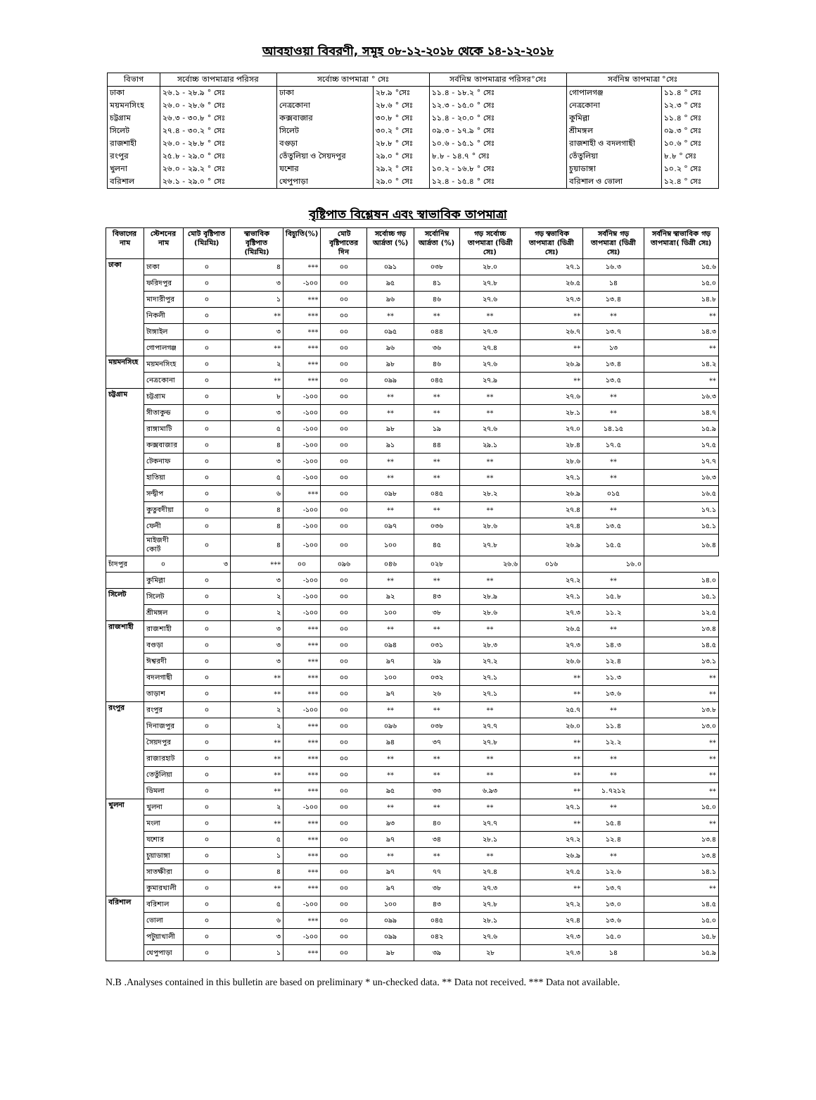আবহাওয়া বিবরণী, সমূহ ০৮-১২-২০১৮ থেকে ১৪-১২-২০১৮
| বিভাগ | সর্বোচ্চ তাপমাত্রার পরিসর | সর্বোচ্চ তাপমাত্রা ° সেঃ | | সর্বনিম্ন তাপমাত্রার পরিসর°সেঃ | সর্বনিম্ন তাপমাত্রা °সেঃ | |
| --- | --- | --- | --- | --- | --- | --- |
| ঢাকা | ২৬.১ - ২৮.৯ ° সেঃ | ঢাকা | ২৮.৯ °সেঃ | ১১.৪ - ১৮.২ ° সেঃ | গোপালগঞ্জ | ১১.৪ ° সেঃ |
| ময়মনসিংহ | ২৬.০ - ২৮.৬ ° সেঃ | নেত্রকোনা | ২৮.৬ ° সেঃ | ১২.৩ - ১৫.০ ° সেঃ | নেত্রকোনা | ১২.৩ ° সেঃ |
| চট্টগ্রাম | ২৬.৩ - ৩০.৮ ° সেঃ | কক্সবাজার | ৩০.৮ ° সেঃ | ১১.৪ - ২০.০ ° সেঃ | কুমিল্লা | ১১.৪ ° সেঃ |
| সিলেট | ২৭.৪ - ৩০.২ ° সেঃ | সিলেট | ৩০.২ ° সেঃ | ০৯.৩ - ১৭.৯ ° সেঃ | শ্রীমঙ্গল | ০৯.৩ ° সেঃ |
| রাজশাহী | ২৬.০ - ২৮.৮ ° সেঃ | বগুড়া | ২৮.৮ ° সেঃ | ১০.৬ - ১৫.১ ° সেঃ | রাজশাহী ও বদলগাছী | ১০.৬ ° সেঃ |
| রংপুর | ২৫.৮ - ২৯.০ ° সেঃ | তেঁতুলিয়া ও সৈয়দপুর | ২৯.০ ° সেঃ | ৮.৮ - ১৪.৭ ° সেঃ | তেঁতুলিয়া | ৮.৮ ° সেঃ |
| খুলনা | ২৬.০ - ২৯.২ ° সেঃ | যশোর | ২৯.২ ° সেঃ | ১০.২ - ১৬.৮ ° সেঃ | চুয়াডাঙ্গা | ১০.২ ° সেঃ |
| বরিশাল | ২৬.১ - ২৯.০ ° সেঃ | খেপুপাড়া | ২৯.০ ° সেঃ | ১২.৪ - ১৫.৪ ° সেঃ | বরিশাল ও ভোলা | ১২.৪ ° সেঃ |
বৃষ্টিপাত বিশ্লেষন এবং স্বাভাবিক তাপমাত্রা
| বিভাগের নাম | স্টেশনের নাম | মোট বৃষ্টিপাত (মিঃমিঃ) | স্বাভাবিক বৃষ্টিপাত (মিঃমিঃ) | বিচ্যুতি(%) | মোট বৃষ্টিপাতের দিন | সর্বোচ্চ গড় আর্দ্রতা (%) | সর্বোনিম্ন আর্দ্রতা (%) | গড় সর্বোচ্চ তাপমাত্রা (ডিগ্রী সেঃ) | গড় স্বভাবিক তাপমাত্রা (ডিগ্রী সেঃ) | সর্বনিম্ন গড় তাপমাত্রা (ডিগ্রী সেঃ) | সর্বনিম্ন স্বাভাবিক গড় তাপমাত্রা( ডিগ্রী সেঃ) |
| --- | --- | --- | --- | --- | --- | --- | --- | --- | --- | --- | --- |
| ঢাকা | ঢাকা | ০ | ৪ | *** | ০০ | ০৯১ | ০৩৮ | ২৮.০ | ২৭.১ | ১৬.৩ | ১৫.৬ |
| | ফরিদপুর | ০ | ৩ | -১০০ | ০০ | ৯৫ | ৪১ | ২৭.৮ | ২৬.৫ | ১৪ | ১৫.০ |
| | মাদারীপুর | ০ | ১ | *** | ০০ | ৯৬ | ৪৬ | ২৭.৬ | ২৭.৩ | ১৩.৪ | ১৪.৮ |
| | নিকলী | ০ | ** | *** | ০০ | ** | ** | ** | ** | ** | ** |
| | টাঙ্গাইল | ০ | ৩ | *** | ০০ | ০৯৫ | ০৪৪ | ২৭.৩ | ২৬.৭ | ১৩.৭ | ১৪.৩ |
| | গোপালগঞ্জ | ০ | ** | *** | ০০ | ৯৬ | ৩৬ | ২৭.৪ | ** | ১৩ | ** |
| ময়মনসিংহ | ময়মনসিংহ | ০ | ২ | *** | ০০ | ৯৮ | ৪৬ | ২৭.৬ | ২৬.৯ | ১৩.৪ | ১৪.২ |
| | নেত্রকোনা | ০ | ** | *** | ০০ | ০৯৯ | ০৪৫ | ২৭.৯ | ** | ১৩.৫ | ** |
| চট্টগ্রাম | চট্টগ্রাম | ০ | ৮ | -১০০ | ০০ | ** | ** | ** | ২৭.৬ | ** | ১৬.৩ |
| | সীতাকুন্ড | ০ | ৩ | -১০০ | ০০ | ** | ** | ** | ২৮.১ | ** | ১৪.৭ |
| | রাঙ্গামাটি | ০ | ৫ | -১০০ | ০০ | ৯৮ | ১৯ | ২৭.৬ | ২৭.০ | ১৪.১৫ | ১৫.৯ |
| | কক্সবাজার | ০ | ৪ | -১০০ | ০০ | ৯১ | ৪৪ | ২৯.১ | ২৮.৪ | ১৭.৫ | ১৭.৫ |
| | টেকনাফ | ০ | ৩ | -১০০ | ০০ | ** | ** | ** | ২৮.৬ | ** | ১৭.৭ |
| | হাতিয়া | ০ | ৫ | -১০০ | ০০ | ** | ** | ** | ২৭.১ | ** | ১৬.৩ |
| | সন্দ্বীপ | ০ | ৬ | *** | ০০ | ০৯৮ | ০৪৫ | ২৮.২ | ২৬.৯ | ০১৫ | ১৬.৫ |
| | কুতুবদীয়া | ০ | ৪ | -১০০ | ০০ | ** | ** | ** | ২৭.৪ | ** | ১৭.১ |
| | ফেনী | ০ | ৪ | -১০০ | ০০ | ০৯৭ | ০৩৬ | ২৮.৬ | ২৭.৪ | ১৩.৫ | ১৫.১ |
| | মাইজদী কোর্ট | ০ | ৪ | -১০০ | ০০ | ১০০ | ৪৫ | ২৭.৮ | ২৬.৯ | ১৫.৫ | ১৬.৪ |
| চাঁদপুর | ০ | ৩ | *** | ০০ | ০৯৬ | ০৪৬ | ০২৮ | ২৬.৬ | ০১৬ | ১৬.০ | |
| | কুমিল্লা | ০ | ৩ | -১০০ | ০০ | ** | ** | ** | ২৭.২ | ** | ১৪.০ |
| সিলেট | সিলেট | ০ | ২ | -১০০ | ০০ | ৯২ | ৪৩ | ২৮.৯ | ২৭.১ | ১৫.৮ | ১৫.১ |
| | শ্রীমঙ্গল | ০ | ২ | -১০০ | ০০ | ১০০ | ৩৮ | ২৮.৬ | ২৭.৩ | ১১.২ | ১২.৫ |
| রাজশাহী | রাজশাহী | ০ | ৩ | *** | ০০ | ** | ** | ** | ২৬.৫ | ** | ১৩.৪ |
| | বগুড়া | ০ | ৩ | *** | ০০ | ০৯৪ | ০৩১ | ২৮.৩ | ২৭.৩ | ১৪.৩ | ১৪.৫ |
| | ঈশ্বরদী | ০ | ৩ | *** | ০০ | ৯৭ | ২৯ | ২৭.২ | ২৬.৬ | ১২.৪ | ১৩.১ |
| | বদলগাছী | ০ | ** | *** | ০০ | ১০০ | ০৩২ | ২৭.১ | ** | ১১.৩ | ** |
| | তাড়াশ | ০ | ** | *** | ০০ | ৯৭ | ২৬ | ২৭.১ | ** | ১৩.৬ | ** |
| রংপুর | রংপুর | ০ | ২ | -১০০ | ০০ | ** | ** | ** | ২৫.৭ | ** | ১৩.৮ |
| | দিনাজপুর | ০ | ২ | *** | ০০ | ০৯৬ | ০৩৮ | ২৭.৭ | ২৬.০ | ১১.৪ | ১৩.০ |
| | সৈয়দপুর | ০ | ** | *** | ০০ | ৯৪ | ৩৭ | ২৭.৮ | ** | ১২.২ | ** |
| | রাজারহাট | ০ | ** | *** | ০০ | ** | ** | ** | ** | ** | ** |
| | তেতুঁলিয়া | ০ | ** | *** | ০০ | ** | ** | ** | ** | ** | ** |
| | ডিমলা | ০ | ** | *** | ০০ | ৯৫ | ৩৩ | ৬.৯৩ | ** | ১.৭২১২ | ** |
| খুলনা | খুলনা | ০ | ২ | -১০০ | ০০ | ** | ** | ** | ২৭.১ | ** | ১৫.০ |
| | মংলা | ০ | ** | *** | ০০ | ৯৩ | ৪০ | ২৭.৭ | ** | ১৫.৪ | ** |
| | যশোর | ০ | ৫ | *** | ০০ | ৯৭ | ৩৪ | ২৮.১ | ২৭.২ | ১২.৪ | ১৩.৪ |
| | চুয়াডাঙ্গা | ০ | ১ | *** | ০০ | ** | ** | ** | ২৬.৯ | ** | ১৩.৪ |
| | সাতক্ষীরা | ০ | ৪ | *** | ০০ | ৯৭ | ৭৭ | ২৭.৪ | ২৭.৫ | ১২.৬ | ১৪.১ |
| | কুমারখালী | ০ | ** | *** | ০০ | ৯৭ | ৩৮ | ২৭.৩ | ** | ১৩.৭ | ** |
| বরিশাল | বরিশাল | ০ | ৫ | -১০০ | ০০ | ১০০ | ৪৩ | ২৭.৮ | ২৭.২ | ১৩.০ | ১৪.৫ |
| | ভোলা | ০ | ৬ | *** | ০০ | ০৯৯ | ০৪৫ | ২৮.১ | ২৭.৪ | ১৩.৬ | ১৫.০ |
| | পটুয়াখালী | ০ | ৩ | -১০০ | ০০ | ০৯৯ | ০৪২ | ২৭.৬ | ২৭.৩ | ১৫.০ | ১৫.৮ |
| | খেপুপাড়া | ০ | ১ | *** | ০০ | ৯৮ | ৩৯ | ২৮ | ২৭.৩ | ১৪ | ১৫.৯ |
N.B .Analyses contained in this bulletin are based on preliminary * un-checked data. ** Data not received. *** Data not available.